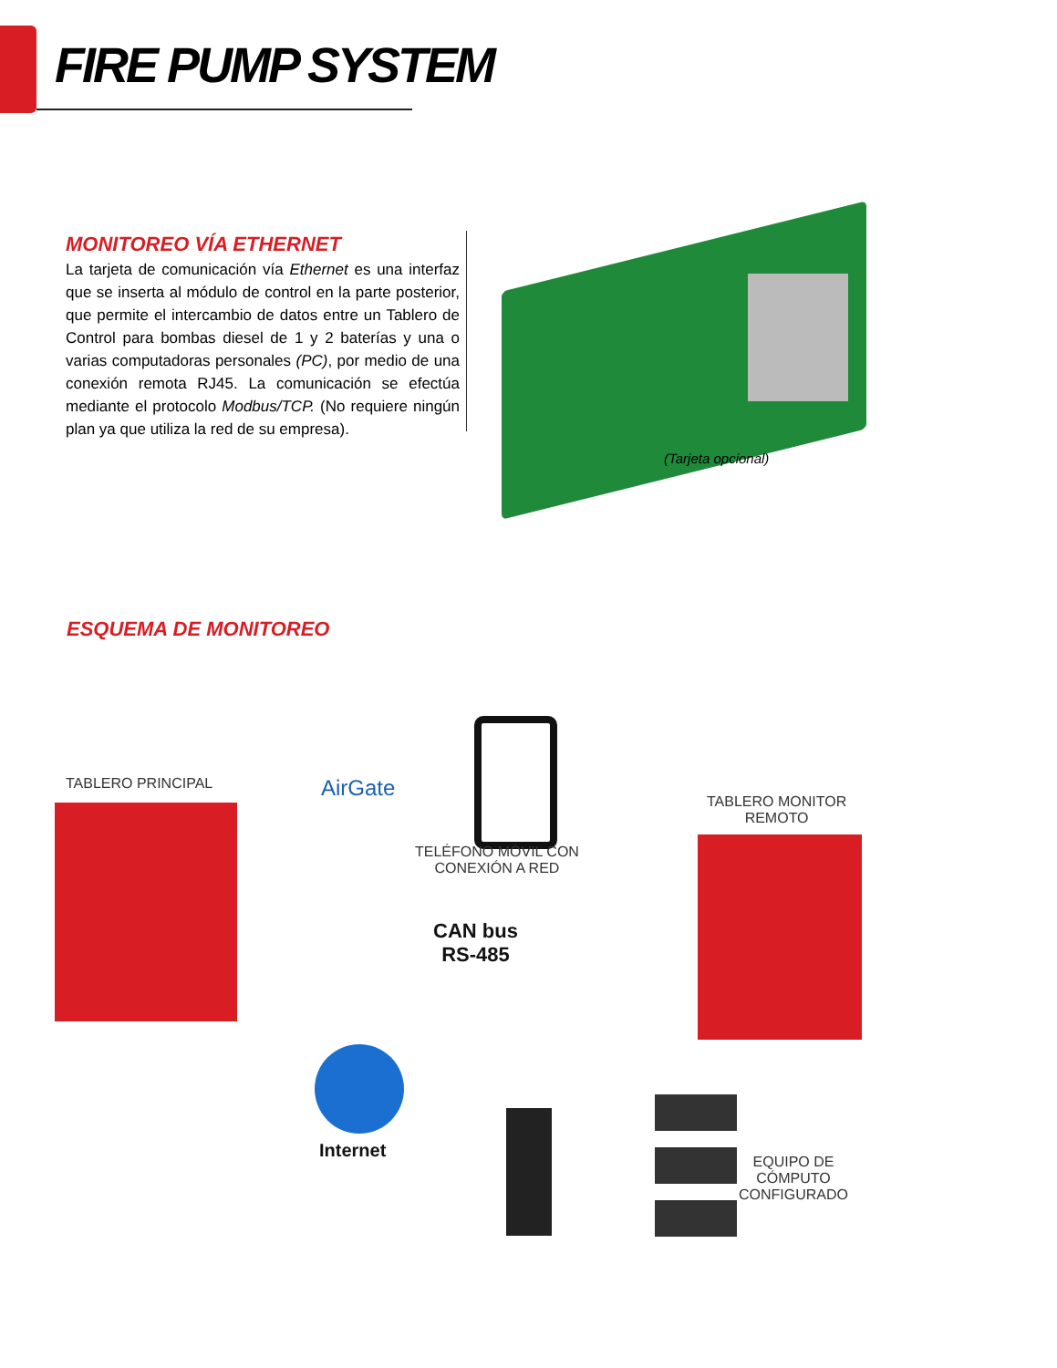FIRE PUMP SYSTEM
MONITOREO VÍA ETHERNET
La tarjeta de comunicación vía Ethernet es una interfaz que se inserta al módulo de control en la parte posterior, que permite el intercambio de datos entre un Tablero de Control para bombas diesel de 1 y 2 baterías y una o varias computadoras personales (PC), por medio de una conexión remota RJ45. La comunicación se efectúa mediante el protocolo Modbus/TCP. (No requiere ningún plan ya que utiliza la red de su empresa).
(Tarjeta opcional)
ESQUEMA DE MONITOREO
TABLERO PRINCIPAL AirGate
TELÉFONO MÓVIL CON
CONEXIÓN A RED
TABLERO MONITOR
REMOTO
CAN bus
RS-485
Internet
EQUIPO DE
CÓMPUTO
CONFIGURADO